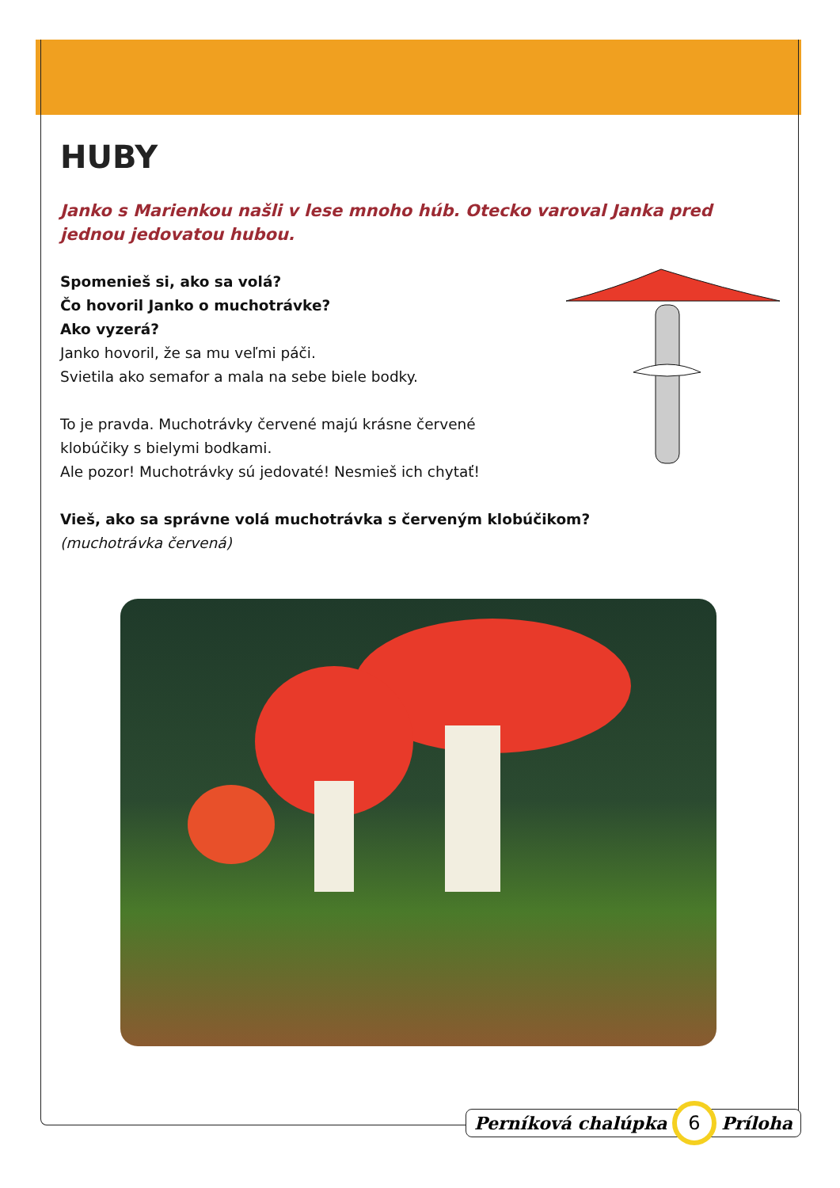HUBY
Janko s Marienkou našli v lese mnoho húb. Otecko varoval Janka pred jednou jedovatou hubou.
Spomenieš si, ako sa volá?
Čo hovoril Janko o muchotrávke?
Ako vyzerá?
Janko hovoril, že sa mu veľmi páči.
Svietila ako semafor a mala na sebe biele bodky.
To je pravda. Muchotrávky červené majú krásne červené
klobúčiky s bielymi bodkami.
Ale pozor! Muchotrávky sú jedovaté! Nesmieš ich chytať!
Vieš, ako sa správne volá muchotrávka s červeným klobúčikom?
(muchotrávka červená)
Perníková chalúpka 6 Príloha